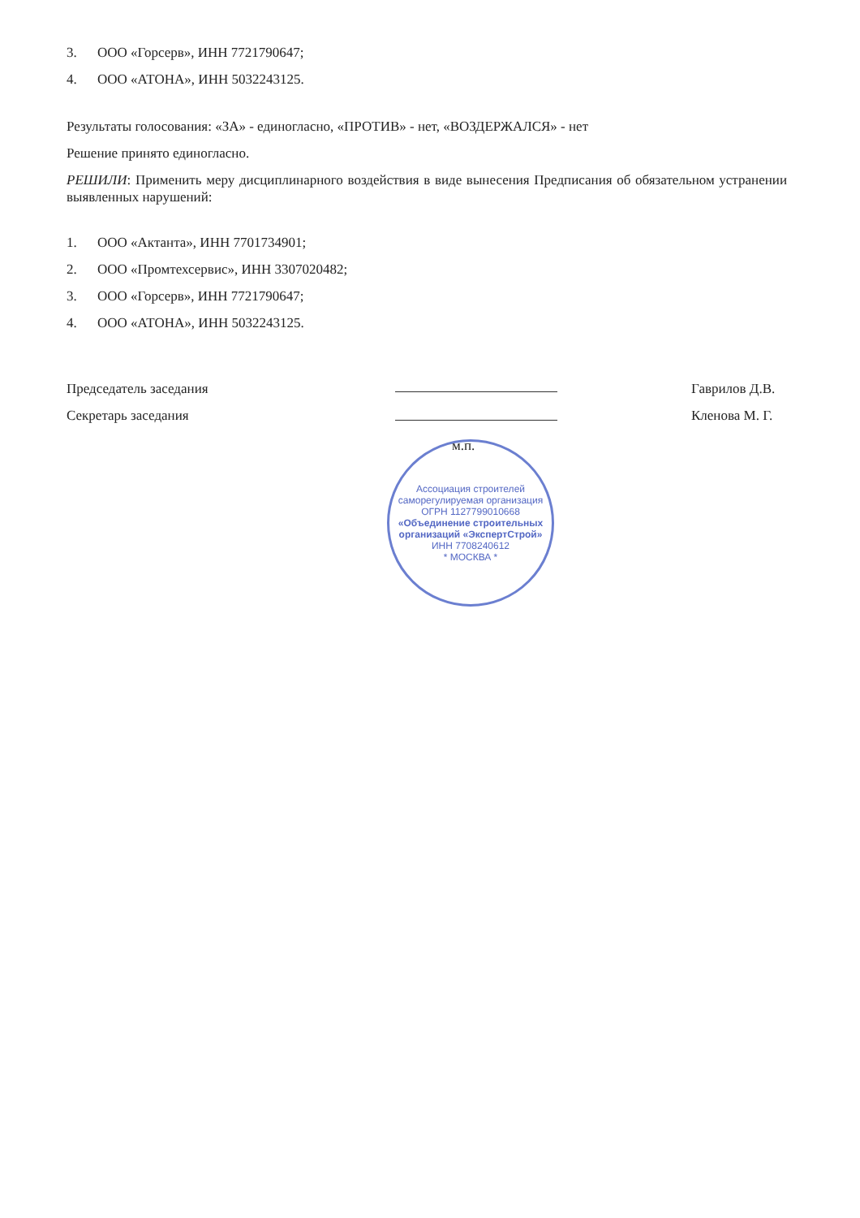3. ООО «Горсерв», ИНН 7721790647;
4. ООО «АТОНА», ИНН 5032243125.
Результаты голосования: «ЗА» - единогласно, «ПРОТИВ» - нет, «ВОЗДЕРЖАЛСЯ» - нет
Решение принято единогласно.
РЕШИЛИ: Применить меру дисциплинарного воздействия в виде вынесения Предписания об обязательном устранении выявленных нарушений:
1. ООО «Актанта», ИНН 7701734901;
2. ООО «Промтехсервис», ИНН 3307020482;
3. ООО «Горсерв», ИНН 7721790647;
4. ООО «АТОНА», ИНН 5032243125.
Председатель заседания
Секретарь заседания
м.п.
Ассоциация строителей саморегулируемая организация
ОГРН 1127799010668
«Объединение строительных организаций «ЭкспертСтрой»
ИНН 7708240612
* МОСКВА *
Гаврилов Д.В.
Кленова М. Г.